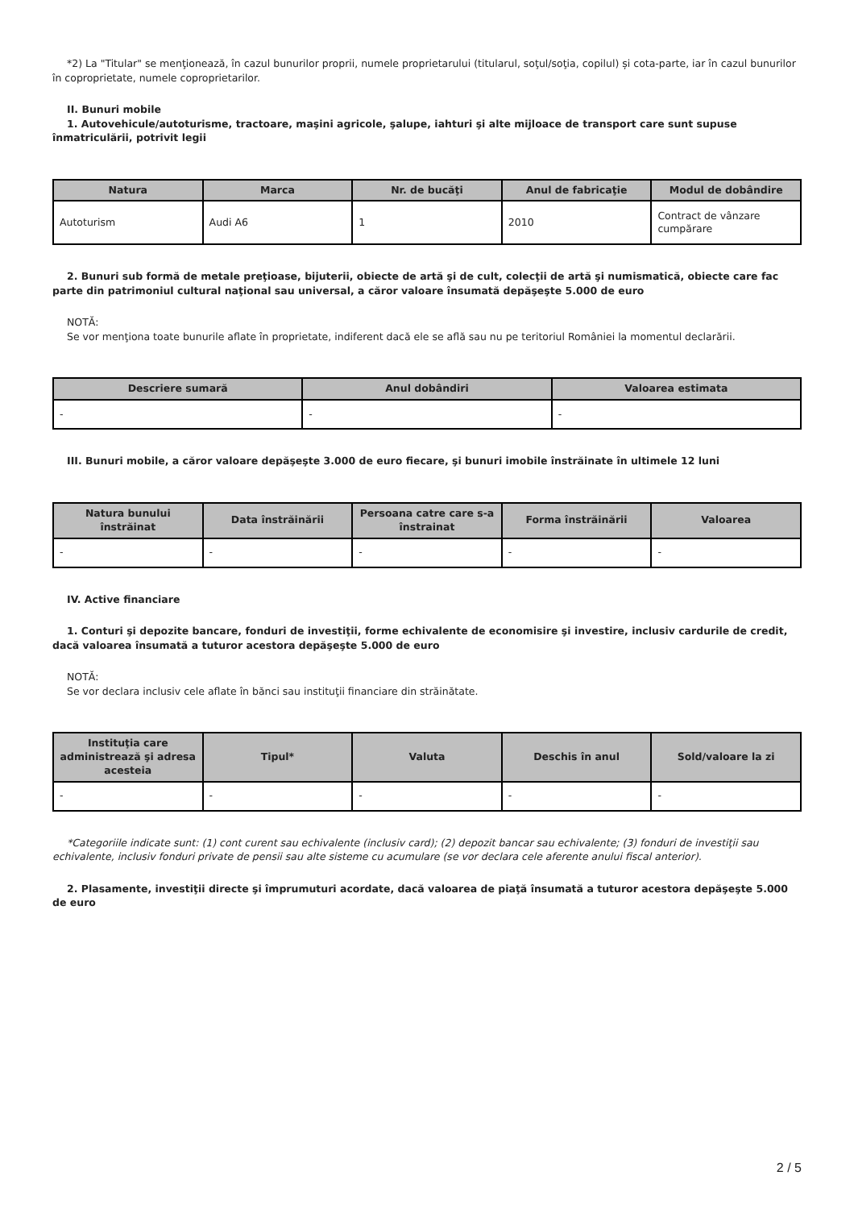*2) La "Titular" se menţionează, în cazul bunurilor proprii, numele proprietarului (titularul, soţul/soţia, copilul) și cota-parte, iar în cazul bunurilor în coproprietate, numele coproprietarilor.
II. Bunuri mobile
1. Autovehicule/autoturisme, tractoare, maşini agricole, şalupe, iahturi şi alte mijloace de transport care sunt supuse înmatriculării, potrivit legii
| Natura | Marca | Nr. de bucăţi | Anul de fabricaţie | Modul de dobândire |
| --- | --- | --- | --- | --- |
| Autoturism | Audi A6 | 1 | 2010 | Contract de vânzare cumpărare |
2. Bunuri sub formă de metale preţioase, bijuterii, obiecte de artă şi de cult, colecţii de artă şi numismatică, obiecte care fac parte din patrimoniul cultural naţional sau universal, a căror valoare însumată depăşeşte 5.000 de euro
NOTĂ:
Se vor menţiona toate bunurile aflate în proprietate, indiferent dacă ele se află sau nu pe teritoriul României la momentul declarării.
| Descriere sumară | Anul dobândiri | Valoarea estimata |
| --- | --- | --- |
| - | - | - |
III. Bunuri mobile, a căror valoare depăşeşte 3.000 de euro fiecare, şi bunuri imobile înstrăinate în ultimele 12 luni
| Natura bunului înstrăinat | Data înstrăinării | Persoana catre care s-a înstrainat | Forma înstrăinării | Valoarea |
| --- | --- | --- | --- | --- |
| - | - | - | - | - |
IV. Active financiare
1. Conturi şi depozite bancare, fonduri de investiţii, forme echivalente de economisire şi investire, inclusiv cardurile de credit, dacă valoarea însumată a tuturor acestora depăşeşte 5.000 de euro
NOTĂ:
Se vor declara inclusiv cele aflate în bănci sau instituţii financiare din străinătate.
| Instituţia care administrează şi adresa acesteia | Tipul* | Valuta | Deschis în anul | Sold/valoare la zi |
| --- | --- | --- | --- | --- |
| - | - | - | - | - |
*Categoriile indicate sunt: (1) cont curent sau echivalente (inclusiv card); (2) depozit bancar sau echivalente; (3) fonduri de investiţii sau echivalente, inclusiv fonduri private de pensii sau alte sisteme cu acumulare (se vor declara cele aferente anului fiscal anterior).
2. Plasamente, investiţii directe şi împrumuturi acordate, dacă valoarea de piaţă însumată a tuturor acestora depăşeşte 5.000 de euro
2 / 5